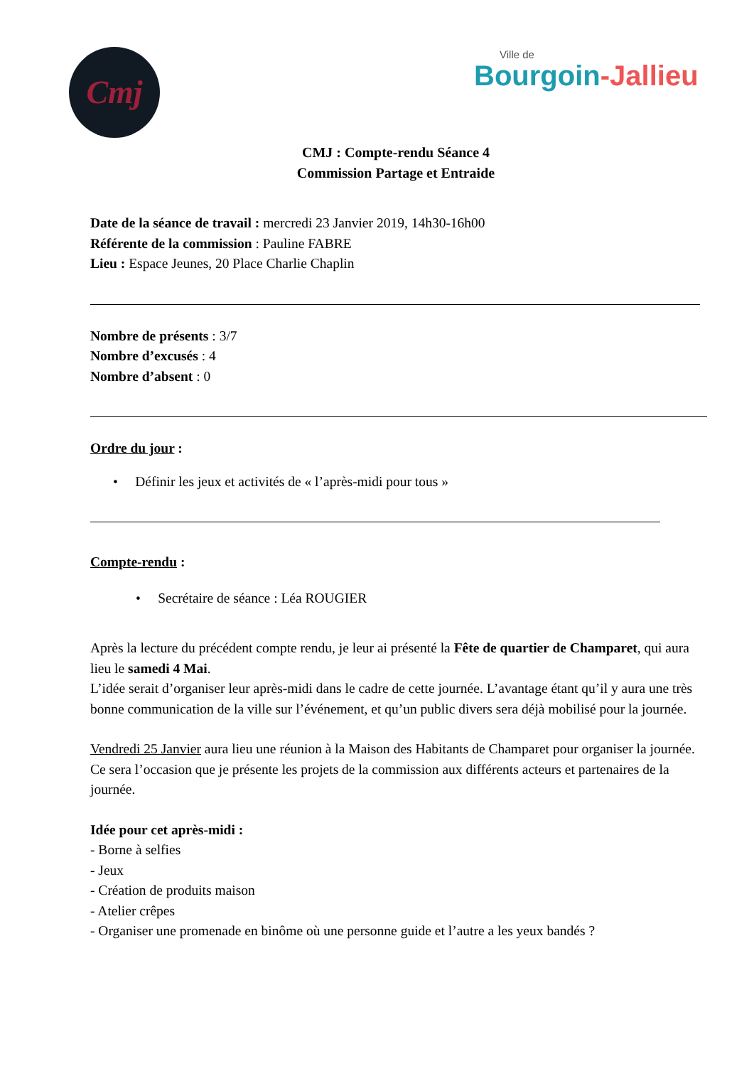Cmj Ville de
Bourgoin-Jallieu
CMJ : Compte-rendu Séance 4
Commission Partage et Entraide
Date de la séance de travail : mercredi 23 Janvier 2019, 14h30-16h00
Référente de la commission : Pauline FABRE
Lieu : Espace Jeunes, 20 Place Charlie Chaplin
Nombre de présents : 3/7
Nombre d’excusés : 4
Nombre d’absent : 0
Ordre du jour :
• Définir les jeux et activités de « l’après-midi pour tous »
Compte-rendu :
• Secrétaire de séance : Léa ROUGIER
Après la lecture du précédent compte rendu, je leur ai présenté la Fête de quartier de Champaret, qui aura lieu le samedi 4 Mai.
L’idée serait d’organiser leur après-midi dans le cadre de cette journée. L’avantage étant qu’il y aura une très bonne communication de la ville sur l’événement, et qu’un public divers sera déjà mobilisé pour la journée.
Vendredi 25 Janvier aura lieu une réunion à la Maison des Habitants de Champaret pour organiser la journée. Ce sera l’occasion que je présente les projets de la commission aux différents acteurs et partenaires de la journée.
Idée pour cet après-midi :
- Borne à selfies
- Jeux
- Création de produits maison
- Atelier crêpes
- Organiser une promenade en binôme où une personne guide et l’autre a les yeux bandés ?